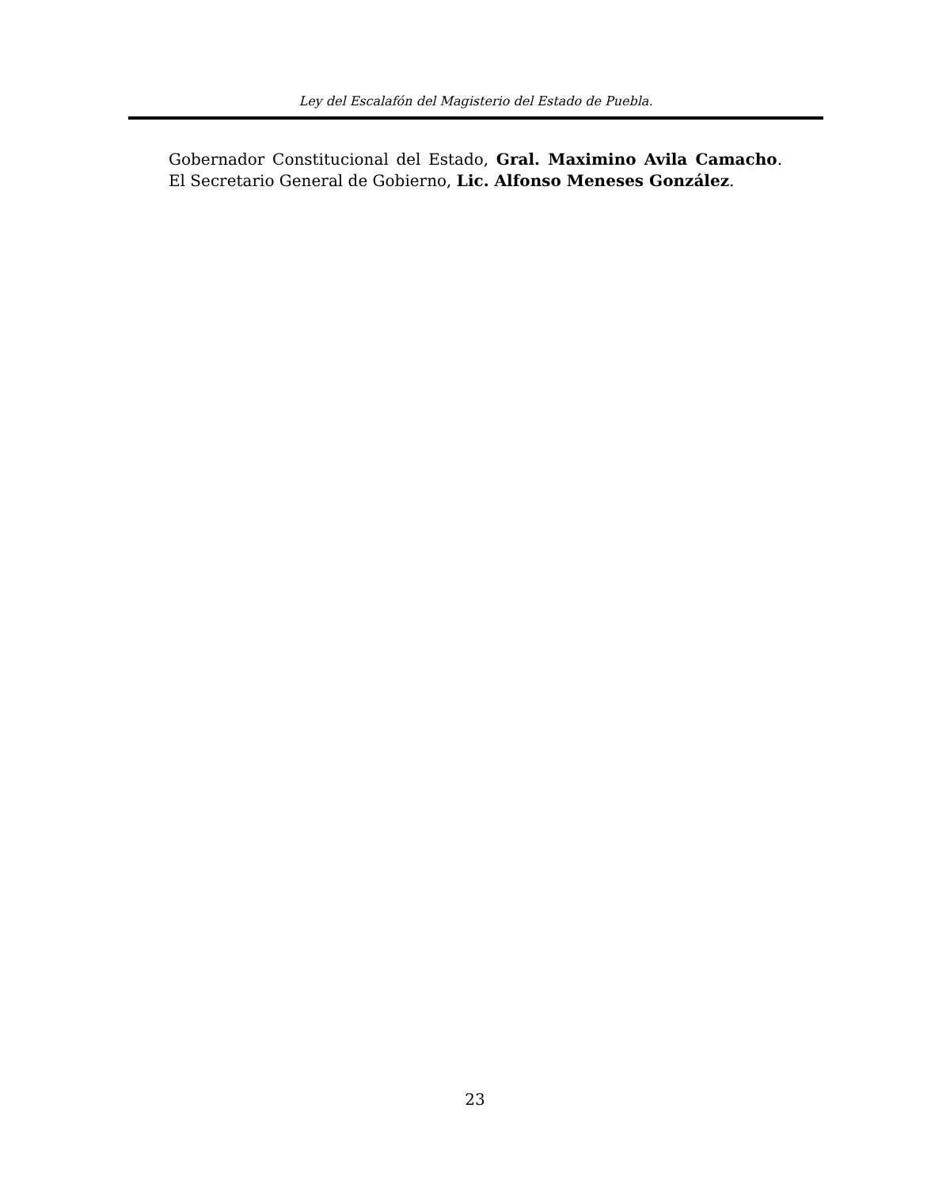Ley del Escalafón del Magisterio del Estado de Puebla.
Gobernador Constitucional del Estado, Gral. Maximino Avila Camacho. El Secretario General de Gobierno, Lic. Alfonso Meneses González.
23